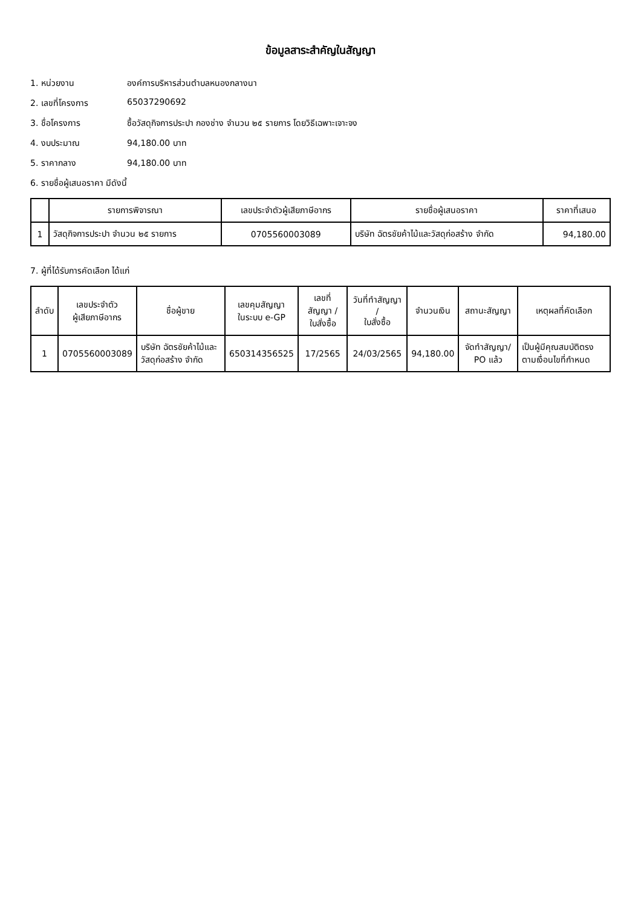ข้อมูลสาระสำคัญในสัญญา
1. หน่วยงาน องค์การบริหารส่วนตำบลหนองกลางนา
2. เลขที่โครงการ 65037290692
3. ชื่อโครงการ ซื้อวัสดุกิจการประปา กองช่าง จำนวน ๒๕ รายการ โดยวิธีเฉพาะเจาะจง
4. งบประมาณ 94,180.00 บาท
5. ราคากลาง 94,180.00 บาท
6. รายชื่อผู้เสนอราคา มีดังนี้
| | รายการพิจารณา | เลขประจำตัวผู้เสียภาษีอากร | รายชื่อผู้เสนอราคา | ราคาที่เสนอ |
| --- | --- | --- | --- | --- |
| 1 | วัสดุกิจการประปา จำนวน ๒๕ รายการ | 0705560003089 | บริษัท ฉัตรชัยค้าไม้และวัสดุก่อสร้าง จำกัด | 94,180.00 |
7. ผู้ที่ได้รับการคัดเลือก ได้แก่
| ลำดับ | เลขประจำตัว ผู้เสียภาษีอากร | ชื่อผู้ขาย | เลขคุมสัญญา ในระบบ e-GP | เลขที่สัญญา / ใบสั่งซื้อ | วันที่ทำสัญญา / ใบสั่งซื้อ | จำนวนเงิน | สถานะสัญญา | เหตุผลที่คัดเลือก |
| --- | --- | --- | --- | --- | --- | --- | --- | --- |
| 1 | 0705560003089 | บริษัท ฉัตรชัยค้าไม้และวัสดุก่อสร้าง จำกัด | 650314356525 | 17/2565 | 24/03/2565 | 94,180.00 | จัดทำสัญญา/ PO แล้ว | เป็นผู้มีคุณสมบัติตรงตามเงื่อนไขที่กำหนด |